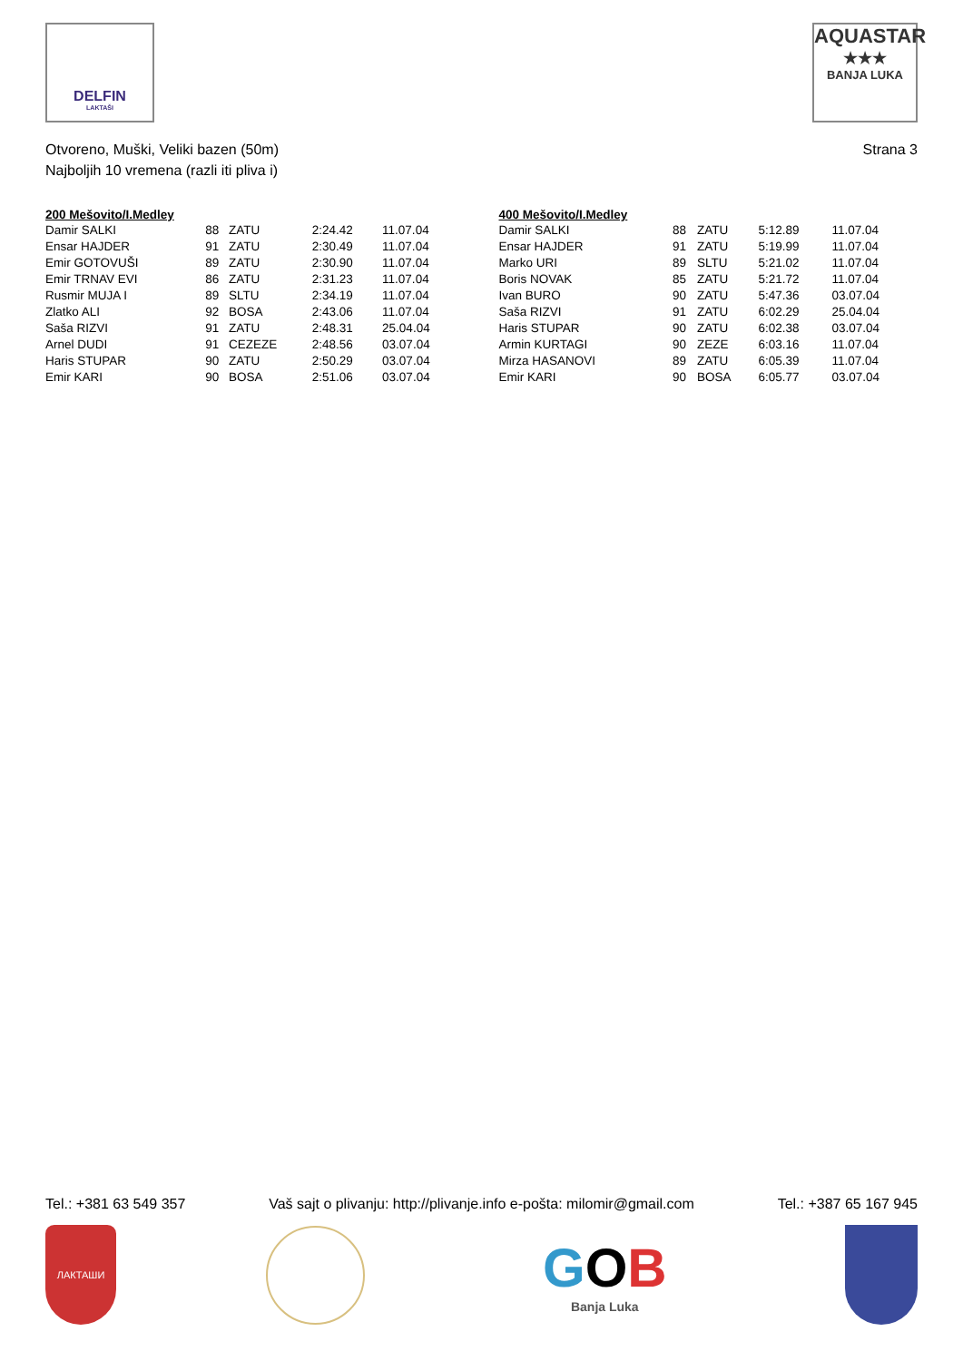DELFIN
LAKTAŠI
AQUASTAR
★★★
BANJA LUKA
Otvoreno, Muški, Veliki bazen (50m)
Najboljih 10 vremena (razli iti pliva i)
Strana 3
| 200 Mešovito/I.Medley | | | | |
| --- | --- | --- | --- | --- |
| Damir SALKI | 88 | ZATU | 2:24.42 | 11.07.04 |
| Ensar HAJDER | 91 | ZATU | 2:30.49 | 11.07.04 |
| Emir GOTOVUŠI | 89 | ZATU | 2:30.90 | 11.07.04 |
| Emir TRNAV EVI | 86 | ZATU | 2:31.23 | 11.07.04 |
| Rusmir MUJA I | 89 | SLTU | 2:34.19 | 11.07.04 |
| Zlatko ALI | 92 | BOSA | 2:43.06 | 11.07.04 |
| Saša RIZVI | 91 | ZATU | 2:48.31 | 25.04.04 |
| Arnel DUDI | 91 | CEZEZE | 2:48.56 | 03.07.04 |
| Haris STUPAR | 90 | ZATU | 2:50.29 | 03.07.04 |
| Emir KARI | 90 | BOSA | 2:51.06 | 03.07.04 |
| 400 Mešovito/I.Medley | | | | |
| --- | --- | --- | --- | --- |
| Damir SALKI | 88 | ZATU | 5:12.89 | 11.07.04 |
| Ensar HAJDER | 91 | ZATU | 5:19.99 | 11.07.04 |
| Marko URI | 89 | SLTU | 5:21.02 | 11.07.04 |
| Boris NOVAK | 85 | ZATU | 5:21.72 | 11.07.04 |
| Ivan BURO | 90 | ZATU | 5:47.36 | 03.07.04 |
| Saša RIZVI | 91 | ZATU | 6:02.29 | 25.04.04 |
| Haris STUPAR | 90 | ZATU | 6:02.38 | 03.07.04 |
| Armin KURTAGI | 90 | ZEZE | 6:03.16 | 11.07.04 |
| Mirza HASANOVI | 89 | ZATU | 6:05.39 | 11.07.04 |
| Emir KARI | 90 | BOSA | 6:05.77 | 03.07.04 |
Tel.: +381 63 549 357 Vaš sajt o plivanju: http://plivanje.info e-pošta: milomir@gmail.com Tel.: +387 65 167 945
ЛАКТАШИ
GOB
Banja Luka